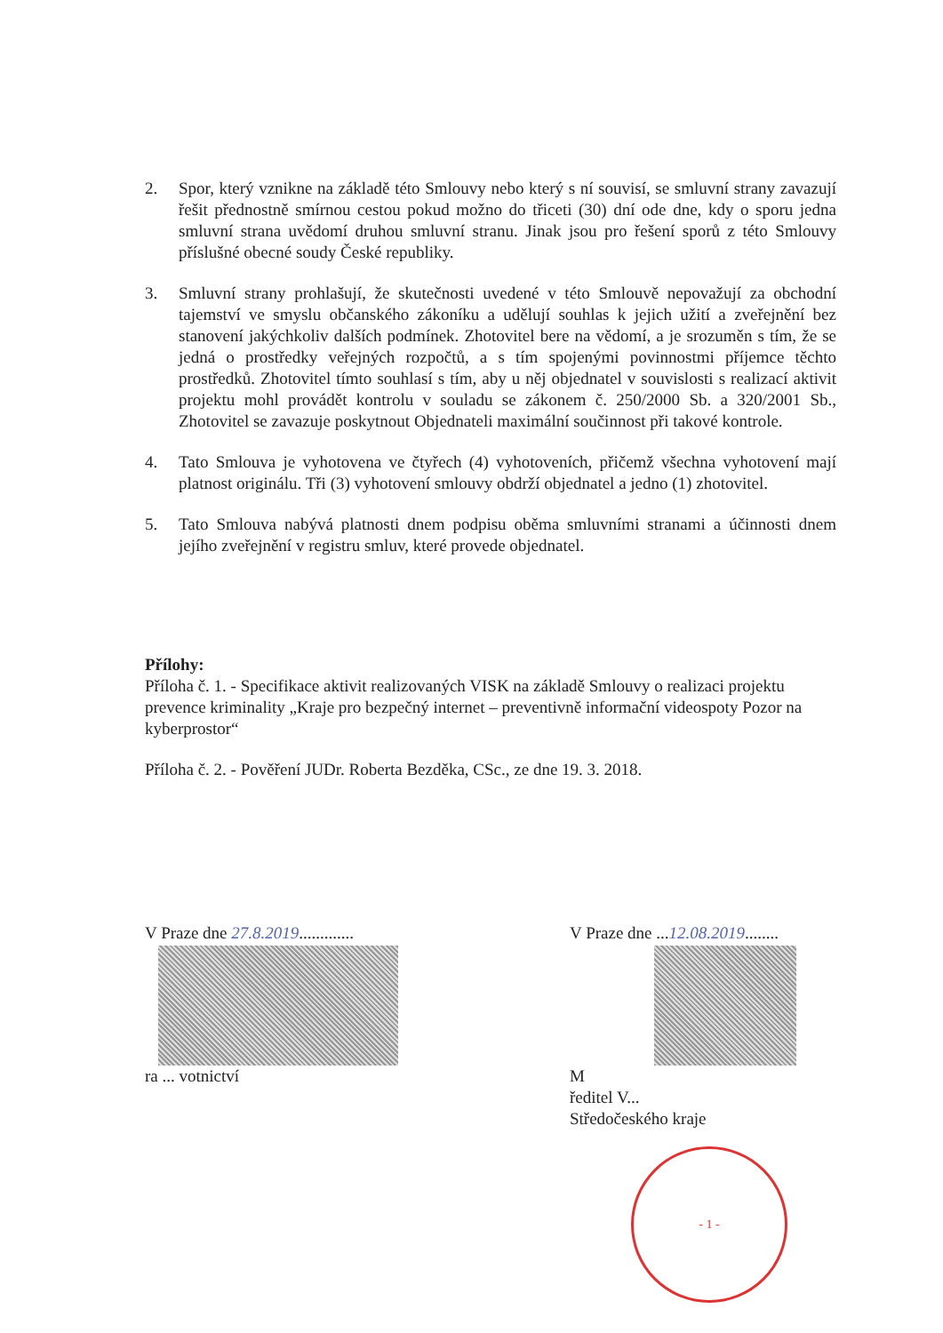2. Spor, který vznikne na základě této Smlouvy nebo který s ní souvisí, se smluvní strany zavazují řešit přednostně smírnou cestou pokud možno do třiceti (30) dní ode dne, kdy o sporu jedna smluvní strana uvědomí druhou smluvní stranu. Jinak jsou pro řešení sporů z této Smlouvy příslušné obecné soudy České republiky.
3. Smluvní strany prohlašují, že skutečnosti uvedené v této Smlouvě nepovažují za obchodní tajemství ve smyslu občanského zákoníku a udělují souhlas k jejich užití a zveřejnění bez stanovení jakýchkoliv dalších podmínek. Zhotovitel bere na vědomí, a je srozuměn s tím, že se jedná o prostředky veřejných rozpočtů, a s tím spojenými povinnostmi příjemce těchto prostředků. Zhotovitel tímto souhlasí s tím, aby u něj objednatel v souvislosti s realizací aktivit projektu mohl provádět kontrolu v souladu se zákonem č. 250/2000 Sb. a 320/2001 Sb., Zhotovitel se zavazuje poskytnout Objednateli maximální součinnost při takové kontrole.
4. Tato Smlouva je vyhotovena ve čtyřech (4) vyhotoveních, přičemž všechna vyhotovení mají platnost originálu. Tři (3) vyhotovení smlouvy obdrží objednatel a jedno (1) zhotovitel.
5. Tato Smlouva nabývá platnosti dnem podpisu oběma smluvními stranami a účinnosti dnem jejího zveřejnění v registru smluv, které provede objednatel.
Přílohy:
Příloha č. 1. - Specifikace aktivit realizovaných VISK na základě Smlouvy o realizaci projektu prevence kriminality „Kraje pro bezpečný internet – preventivně informační videospoty Pozor na kyberprostor“
Příloha č. 2. - Pověření JUDr. Roberta Bezděka, CSc., ze dne 19. 3. 2018.
V Praze dne 27.8.2019.............
ra ... votnictví
V Praze dne ...12.08.2019........
M
ředitel V...
Středočeského kraje
- 1 -